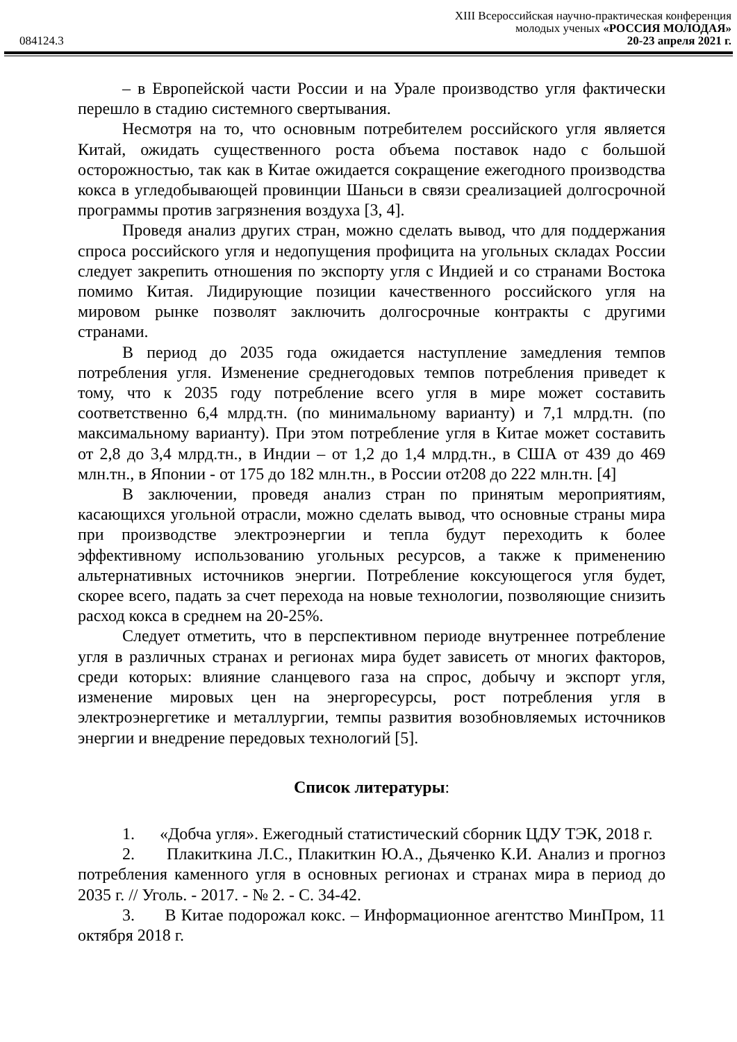XIII Всероссийская научно-практическая конференция
молодых ученых «РОССИЯ МОЛОДАЯ»
084124.3 20-23 апреля 2021 г.
– в Европейской части России и на Урале производство угля фактически перешло в стадию системного свертывания.
Несмотря на то, что основным потребителем российского угля является Китай, ожидать существенного роста объема поставок надо с большой осторожностью, так как в Китае ожидается сокращение ежегодного производства кокса в угледобывающей провинции Шаньси в связи среализацией долгосрочной программы против загрязнения воздуха [3, 4].
Проведя анализ других стран, можно сделать вывод, что для поддержания спроса российского угля и недопущения профицита на угольных складах России следует закрепить отношения по экспорту угля с Индией и со странами Востока помимо Китая. Лидирующие позиции качественного российского угля на мировом рынке позволят заключить долгосрочные контракты с другими странами.
В период до 2035 года ожидается наступление замедления темпов потребления угля. Изменение среднегодовых темпов потребления приведет к тому, что к 2035 году потребление всего угля в мире может составить соответственно 6,4 млрд.тн. (по минимальному варианту) и 7,1 млрд.тн. (по максимальному варианту). При этом потребление угля в Китае может составить от 2,8 до 3,4 млрд.тн., в Индии – от 1,2 до 1,4 млрд.тн., в США от 439 до 469 млн.тн., в Японии - от 175 до 182 млн.тн., в России от208 до 222 млн.тн. [4]
В заключении, проведя анализ стран по принятым мероприятиям, касающихся угольной отрасли, можно сделать вывод, что основные страны мира при производстве электроэнергии и тепла будут переходить к более эффективному использованию угольных ресурсов, а также к применению альтернативных источников энергии. Потребление коксующегося угля будет, скорее всего, падать за счет перехода на новые технологии, позволяющие снизить расход кокса в среднем на 20-25%.
Следует отметить, что в перспективном периоде внутреннее потребление угля в различных странах и регионах мира будет зависеть от многих факторов, среди которых: влияние сланцевого газа на спрос, добычу и экспорт угля, изменение мировых цен на энергоресурсы, рост потребления угля в электроэнергетике и металлургии, темпы развития возобновляемых источников энергии и внедрение передовых технологий [5].
Список литературы:
1. «Добча угля». Ежегодный статистический сборник ЦДУ ТЭК, 2018 г.
2. Плакиткина Л.С., Плакиткин Ю.А., Дьяченко К.И. Анализ и прогноз потребления каменного угля в основных регионах и странах мира в период до 2035 г. // Уголь. - 2017. - № 2. - С. 34-42.
3. В Китае подорожал кокс. – Информационное агентство МинПром, 11 октября 2018 г.